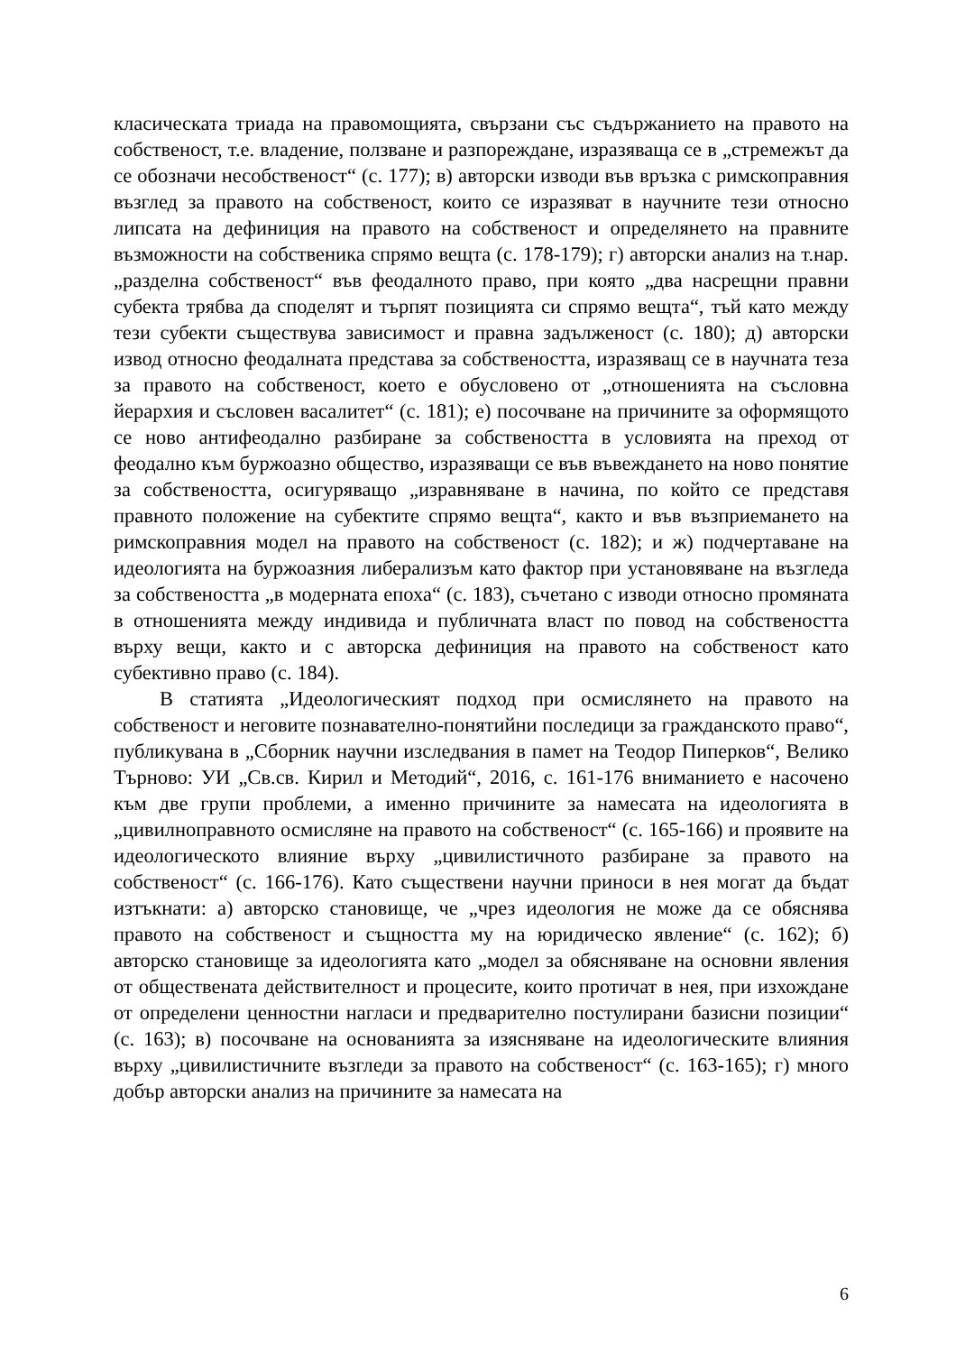класическата триада на правомощията, свързани със съдържанието на правото на собственост, т.е. владение, ползване и разпореждане, изразяваща се в „стремежът да се обозначи несобственост“ (с. 177); в) авторски изводи във връзка с римскоправния възглед за правото на собственост, които се изразяват в научните тези относно липсата на дефиниция на правото на собственост и определянето на правните възможности на собственика спрямо вещта (с. 178-179); г) авторски анализ на т.нар. „разделна собственост“ във феодалното право, при която „два насрещни правни субекта трябва да споделят и търпят позицията си спрямо вещта“, тъй като между тези субекти съществува зависимост и правна задълженост (с. 180); д) авторски извод относно феодалната представа за собствеността, изразяващ се в научната теза за правото на собственост, което е обусловено от „отношенията на съсловна йерархия и съсловен васалитет“ (с. 181); е) посочване на причините за оформящото се ново антифеодално разбиране за собствеността в условията на преход от феодално към буржоазно общество, изразяващи се във въвеждането на ново понятие за собствеността, осигуряващо „изравняване в начина, по който се представя правното положение на субектите спрямо вещта“, както и във възприемането на римскоправния модел на правото на собственост (с. 182); и ж) подчертаване на идеологията на буржоазния либерализъм като фактор при установяване на възгледа за собствеността „в модерната епоха“ (с. 183), съчетано с изводи относно промяната в отношенията между индивида и публичната власт по повод на собствеността върху вещи, както и с авторска дефиниция на правото на собственост като субективно право (с. 184).
В статията „Идеологическият подход при осмислянето на правото на собственост и неговите познавателно-понятийни последици за гражданското право“, публикувана в „Сборник научни изследвания в памет на Теодор Пиперков“, Велико Търново: УИ „Св.св. Кирил и Методий“, 2016, с. 161-176 вниманието е насочено към две групи проблеми, а именно причините за намесата на идеологията в „цивилноправното осмисляне на правото на собственост“ (с. 165-166) и проявите на идеологическото влияние върху „цивилистичното разбиране за правото на собственост“ (с. 166-176). Като съществени научни приноси в нея могат да бъдат изтъкнати: а) авторско становище, че „чрез идеология не може да се обяснява правото на собственост и същността му на юридическо явление“ (с. 162); б) авторско становище за идеологията като „модел за обясняване на основни явления от обществената действителност и процесите, които протичат в нея, при изхождане от определени ценностни нагласи и предварително постулирани базисни позиции“ (с. 163); в) посочване на основанията за изясняване на идеологическите влияния върху „цивилистичните възгледи за правото на собственост“ (с. 163-165); г) много добър авторски анализ на причините за намесата на
6